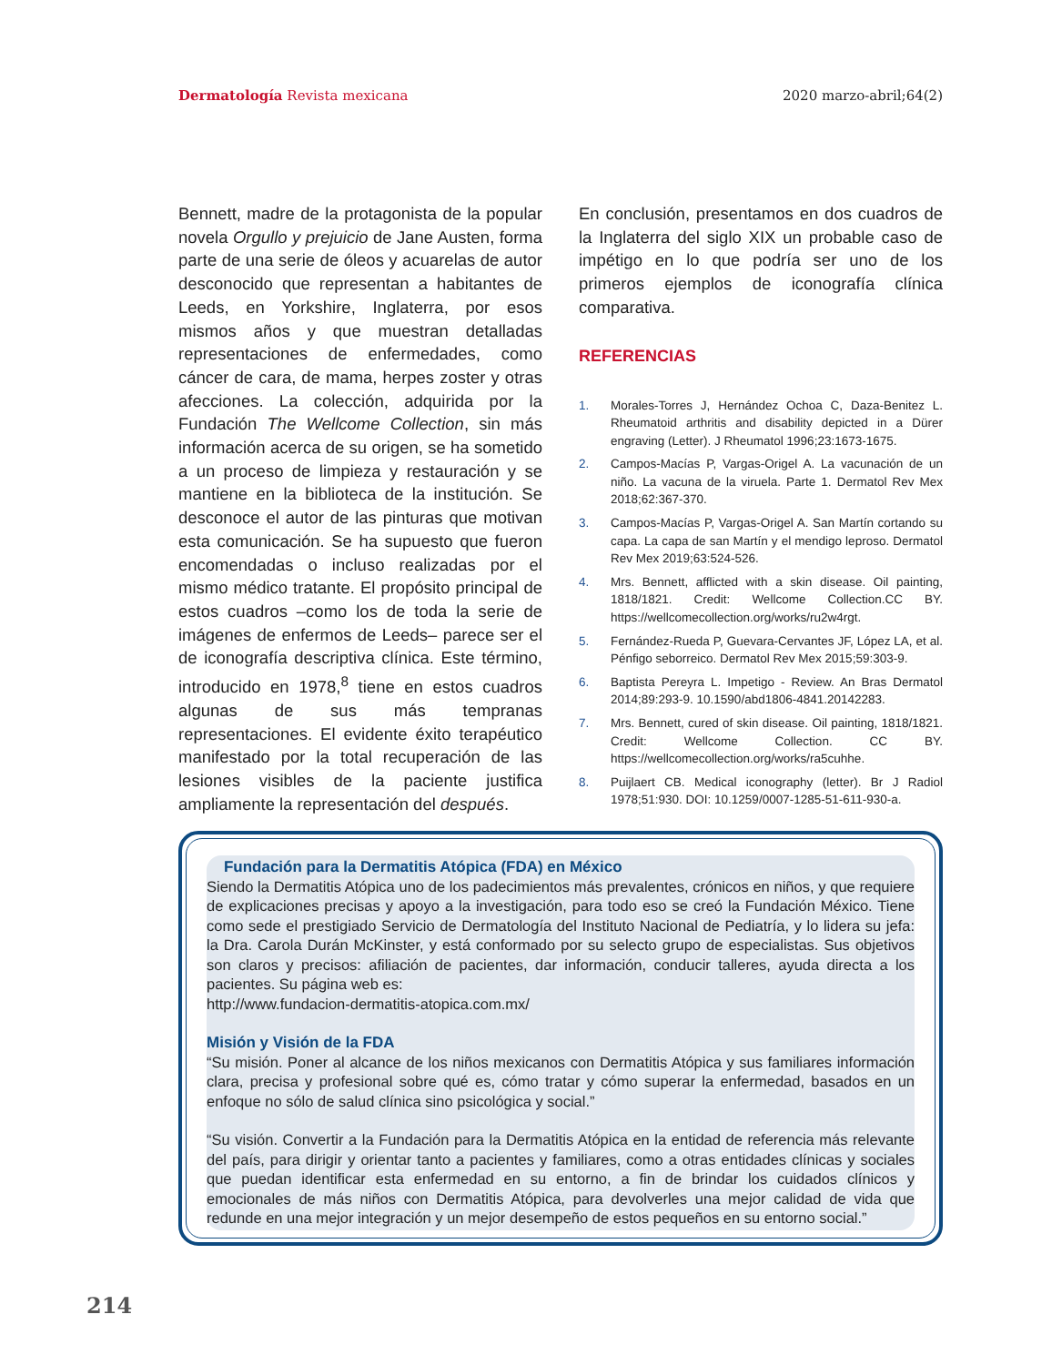Dermatología Revista mexicana 2020 marzo-abril;64(2)
Bennett, madre de la protagonista de la popular novela Orgullo y prejuicio de Jane Austen, forma parte de una serie de óleos y acuarelas de autor desconocido que representan a habitantes de Leeds, en Yorkshire, Inglaterra, por esos mismos años y que muestran detalladas representaciones de enfermedades, como cáncer de cara, de mama, herpes zoster y otras afecciones. La colección, adquirida por la Fundación The Wellcome Collection, sin más información acerca de su origen, se ha sometido a un proceso de limpieza y restauración y se mantiene en la biblioteca de la institución. Se desconoce el autor de las pinturas que motivan esta comunicación. Se ha supuesto que fueron encomendadas o incluso realizadas por el mismo médico tratante. El propósito principal de estos cuadros –como los de toda la serie de imágenes de enfermos de Leeds– parece ser el de iconografía descriptiva clínica. Este término, introducido en 1978,<sup>8</sup> tiene en estos cuadros algunas de sus más tempranas representaciones. El evidente éxito terapéutico manifestado por la total recuperación de las lesiones visibles de la paciente justifica ampliamente la representación del después.
En conclusión, presentamos en dos cuadros de la Inglaterra del siglo XIX un probable caso de impétigo en lo que podría ser uno de los primeros ejemplos de iconografía clínica comparativa.
REFERENCIAS
1. Morales-Torres J, Hernández Ochoa C, Daza-Benitez L. Rheumatoid arthritis and disability depicted in a Dürer engraving (Letter). J Rheumatol 1996;23:1673-1675.
2. Campos-Macías P, Vargas-Origel A. La vacunación de un niño. La vacuna de la viruela. Parte 1. Dermatol Rev Mex 2018;62:367-370.
3. Campos-Macías P, Vargas-Origel A. San Martín cortando su capa. La capa de san Martín y el mendigo leproso. Dermatol Rev Mex 2019;63:524-526.
4. Mrs. Bennett, afflicted with a skin disease. Oil painting, 1818/1821. Credit: Wellcome Collection.CC BY. https://wellcomecollection.org/works/ru2w4rgt.
5. Fernández-Rueda P, Guevara-Cervantes JF, López LA, et al. Pénfigo seborreico. Dermatol Rev Mex 2015;59:303-9.
6. Baptista Pereyra L. Impetigo - Review. An Bras Dermatol 2014;89:293-9. 10.1590/abd1806-4841.20142283.
7. Mrs. Bennett, cured of skin disease. Oil painting, 1818/1821. Credit: Wellcome Collection. CC BY. https://wellcomecollection.org/works/ra5cuhhe.
8. Puijlaert CB. Medical iconography (letter). Br J Radiol 1978;51:930. DOI: 10.1259/0007-1285-51-611-930-a.
Fundación para la Dermatitis Atópica (FDA) en México
Siendo la Dermatitis Atópica uno de los padecimientos más prevalentes, crónicos en niños, y que requiere de explicaciones precisas y apoyo a la investigación, para todo eso se creó la Fundación México. Tiene como sede el prestigiado Servicio de Dermatología del Instituto Nacional de Pediatría, y lo lidera su jefa: la Dra. Carola Durán McKinster, y está conformado por su selecto grupo de especialistas. Sus objetivos son claros y precisos: afiliación de pacientes, dar información, conducir talleres, ayuda directa a los pacientes. Su página web es:
http://www.fundacion-dermatitis-atopica.com.mx/
Misión y Visión de la FDA
“Su misión. Poner al alcance de los niños mexicanos con Dermatitis Atópica y sus familiares información clara, precisa y profesional sobre qué es, cómo tratar y cómo superar la enfermedad, basados en un enfoque no sólo de salud clínica sino psicológica y social.”
“Su visión. Convertir a la Fundación para la Dermatitis Atópica en la entidad de referencia más relevante del país, para dirigir y orientar tanto a pacientes y familiares, como a otras entidades clínicas y sociales que puedan identificar esta enfermedad en su entorno, a fin de brindar los cuidados clínicos y emocionales de más niños con Dermatitis Atópica, para devolverles una mejor calidad de vida que redunde en una mejor integración y un mejor desempeño de estos pequeños en su entorno social.”
214